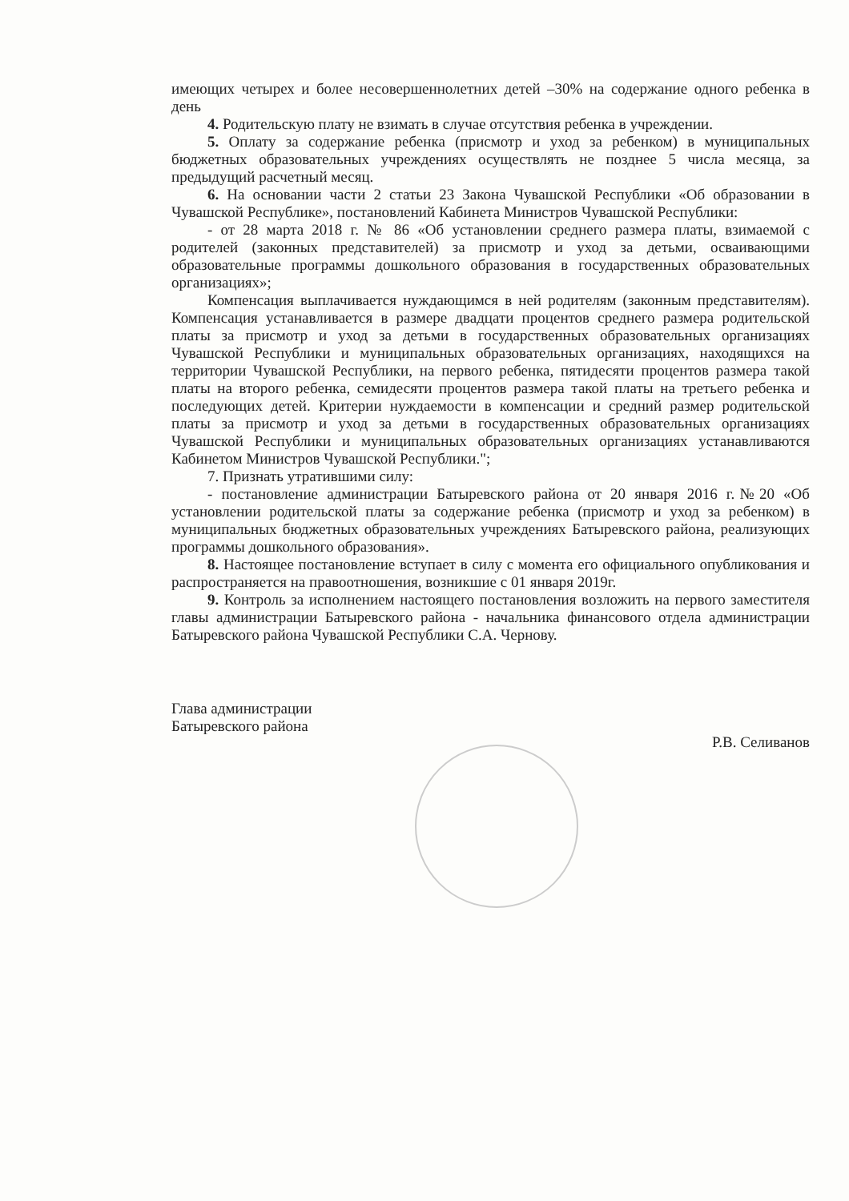имеющих четырех и более несовершеннолетних детей –30% на содержание одного ребенка в день
4. Родительскую плату не взимать в случае отсутствия ребенка в учреждении.
5. Оплату за содержание ребенка (присмотр и уход за ребенком) в муниципальных бюджетных образовательных учреждениях осуществлять не позднее 5 числа месяца, за предыдущий расчетный месяц.
6. На основании части 2 статьи 23 Закона Чувашской Республики «Об образовании в Чувашской Республике», постановлений Кабинета Министров Чувашской Республики:
- от 28 марта 2018 г. № 86 «Об установлении среднего размера платы, взимаемой с родителей (законных представителей) за присмотр и уход за детьми, осваивающими образовательные программы дошкольного образования в государственных образовательных организациях»;
Компенсация выплачивается нуждающимся в ней родителям (законным представителям). Компенсация устанавливается в размере двадцати процентов среднего размера родительской платы за присмотр и уход за детьми в государственных образовательных организациях Чувашской Республики и муниципальных образовательных организациях, находящихся на территории Чувашской Республики, на первого ребенка, пятидесяти процентов размера такой платы на второго ребенка, семидесяти процентов размера такой платы на третьего ребенка и последующих детей. Критерии нуждаемости в компенсации и средний размер родительской платы за присмотр и уход за детьми в государственных образовательных организациях Чувашской Республики и муниципальных образовательных организациях устанавливаются Кабинетом Министров Чувашской Республики.";
7. Признать утратившими силу:
- постановление администрации Батыревского района от 20 января 2016 г.№20 «Об установлении родительской платы за содержание ребенка (присмотр и уход за ребенком) в муниципальных бюджетных образовательных учреждениях Батыревского района, реализующих программы дошкольного образования».
8. Настоящее постановление вступает в силу с момента его официального опубликования и распространяется на правоотношения, возникшие с 01 января 2019г.
9. Контроль за исполнением настоящего постановления возложить на первого заместителя главы администрации Батыревского района - начальника финансового отдела администрации Батыревского района Чувашской Республики С.А. Чернову.
Глава администрации
Батыревского района
Р.В. Селиванов